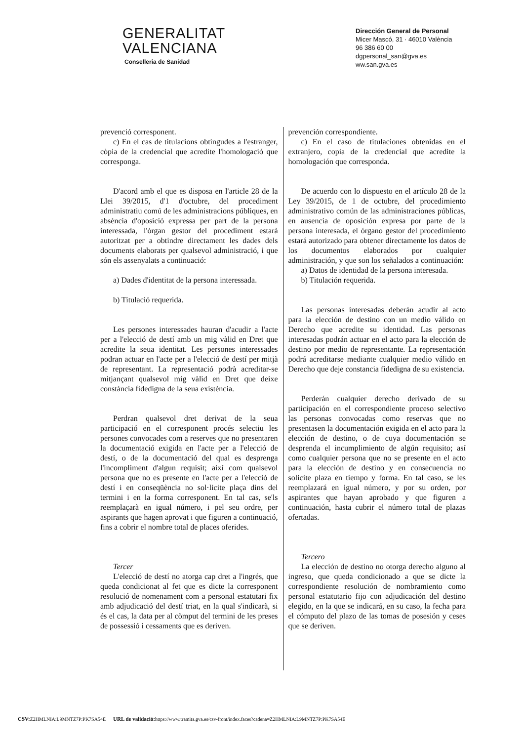GENERALITAT
VALENCIANA
Conselleria de Sanidad
Dirección General de Personal
Micer Mascó, 31 · 46010 València
96 386 60 00
dgpersonal_san@gva.es
ww.san.gva.es
prevenció corresponent.
c) En el cas de titulacions obtingudes a l'estranger, còpia de la credencial que acredite l'homologació que corresponga.
D'acord amb el que es disposa en l'article 28 de la Llei 39/2015, d'1 d'octubre, del procediment administratiu comú de les administracions públiques, en absència d'oposició expressa per part de la persona interessada, l'òrgan gestor del procediment estarà autoritzat per a obtindre directament les dades dels documents elaborats per qualsevol administració, i que són els assenyalats a continuació:
a) Dades d'identitat de la persona interessada.
b) Titulació requerida.
Les persones interessades hauran d'acudir a l'acte per a l'elecció de destí amb un mig vàlid en Dret que acredite la seua identitat. Les persones interessades podran actuar en l'acte per a l'elecció de destí per mitjà de representant. La representació podrà acreditar-se mitjançant qualsevol mig vàlid en Dret que deixe constància fidedigna de la seua existència.
Perdran qualsevol dret derivat de la seua participació en el corresponent procés selectiu les persones convocades com a reserves que no presentaren la documentació exigida en l'acte per a l'elecció de destí, o de la documentació del qual es desprenga l'incompliment d'algun requisit; així com qualsevol persona que no es presente en l'acte per a l'elecció de destí i en conseqüència no sol·licite plaça dins del termini i en la forma corresponent. En tal cas, se'ls reemplaçarà en igual número, i pel seu ordre, per aspirants que hagen aprovat i que figuren a continuació, fins a cobrir el nombre total de places oferides.
Tercer
L'elecció de destí no atorga cap dret a l'ingrés, que queda condicionat al fet que es dicte la corresponent resolució de nomenament com a personal estatutari fix amb adjudicació del destí triat, en la qual s'indicarà, si és el cas, la data per al còmput del termini de les preses de possessió i cessaments que es deriven.
prevención correspondiente.
c) En el caso de titulaciones obtenidas en el extranjero, copia de la credencial que acredite la homologación que corresponda.
De acuerdo con lo dispuesto en el artículo 28 de la Ley 39/2015, de 1 de octubre, del procedimiento administrativo común de las administraciones públicas, en ausencia de oposición expresa por parte de la persona interesada, el órgano gestor del procedimiento estará autorizado para obtener directamente los datos de los documentos elaborados por cualquier administración, y que son los señalados a continuación:
a) Datos de identidad de la persona interesada.
b) Titulación requerida.
Las personas interesadas deberán acudir al acto para la elección de destino con un medio válido en Derecho que acredite su identidad. Las personas interesadas podrán actuar en el acto para la elección de destino por medio de representante. La representación podrá acreditarse mediante cualquier medio válido en Derecho que deje constancia fidedigna de su existencia.
Perderán cualquier derecho derivado de su participación en el correspondiente proceso selectivo las personas convocadas como reservas que no presentasen la documentación exigida en el acto para la elección de destino, o de cuya documentación se desprenda el incumplimiento de algún requisito; así como cualquier persona que no se presente en el acto para la elección de destino y en consecuencia no solicite plaza en tiempo y forma. En tal caso, se les reemplazará en igual número, y por su orden, por aspirantes que hayan aprobado y que figuren a continuación, hasta cubrir el número total de plazas ofertadas.
Tercero
La elección de destino no otorga derecho alguno al ingreso, que queda condicionado a que se dicte la correspondiente resolución de nombramiento como personal estatutario fijo con adjudicación del destino elegido, en la que se indicará, en su caso, la fecha para el cómputo del plazo de las tomas de posesión y ceses que se deriven.
CSV: Z2HMLNIA:L9MNTZ7P:PK7SA54E URL de validació: https://www.tramita.gva.es/csv-front/index.faces?cadena=Z2HMLNIA:L9MNTZ7P:PK7SA54E